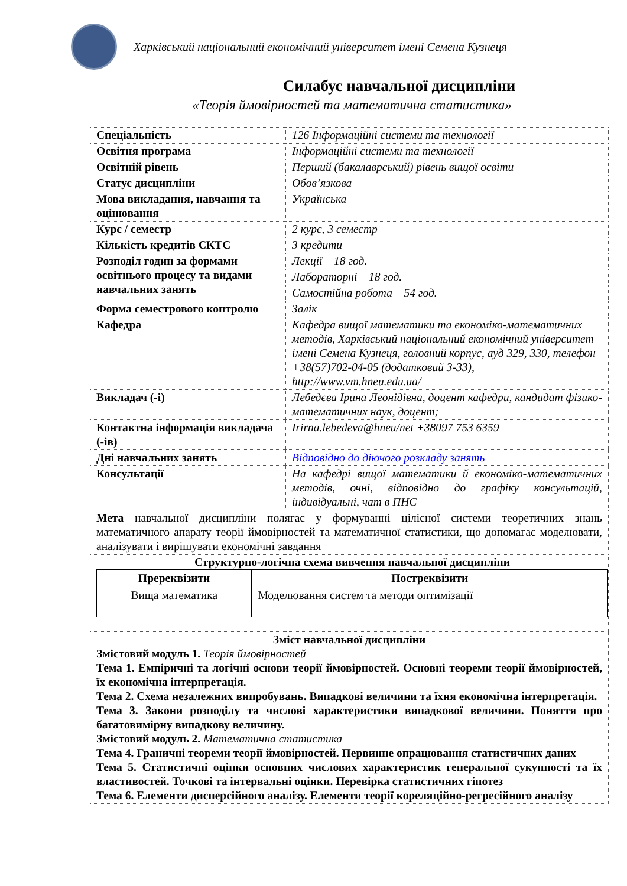Харківський національний економічний університет імені Семена Кузнеця
Силабус навчальної дисципліни
«Теорія ймовірностей та математична статистика»
| Спеціальність | 126 Інформаційні системи та технології |
| Освітня програма | Інформаційні системи та технології |
| Освітній рівень | Перший (бакалаврський) рівень вищої освіти |
| Статус дисципліни | Обов’язкова |
| Мова викладання, навчання та оцінювання | Українська |
| Курс / семестр | 2 курс, 3 семестр |
| Кількість кредитів ЄКТС | 3 кредити |
| Розподіл годин за формами освітнього процесу та видами навчальних занять | Лекції – 18 год. |
| | Лабораторні – 18 год. |
| | Самостійна робота – 54 год. |
| Форма семестрового контролю | Залік |
| Кафедра | Кафедра вищої математики та економіко-математичних методів, Харківський національний економічний університет імені Семена Кузнеця, головний корпус, ауд 329, 330, телефон +38(57)702-04-05 (додатковий 3-33), http://www.vm.hneu.edu.ua/ |
| Викладач (-і) | Лебедєва Ірина Леонідівна, доцент кафедри, кандидат фізико-математичних наук, доцент; |
| Контактна інформація викладача (-ів) | Irirna.lebedeva@hneu/net +38097 753 6359 |
| Дні навчальних занять | Відповідно до діючого розкладу занять |
| Консультації | На кафедрі вищої математики й економіко-математичних методів, очні, відповідно до графіку консультацій, індивідуальні, чат в ПНС |
| Мета навчальної дисципліни полягає у формуванні цілісної системи теоретичних знань математичного апарату теорії ймовірностей та математичної статистики, що допомагає моделювати, аналізувати і вирішувати економічні завдання | |
| Структурно-логічна схема вивчення навчальної дисципліни / Пререквізити / Постреквізити / / --- / --- / / Вища математика / Моделювання систем та методи оптимізації / | |
| Зміст навчальної дисципліни Змістовий модуль 1. Теорія ймовірностей Тема 1. Емпіричні та логічні основи теорії ймовірностей. Основні теореми теорії ймовірностей, їх економічна інтерпретація. Тема 2. Схема незалежних випробувань. Випадкові величини та їхня економічна інтерпретація. Тема 3. Закони розподілу та числові характеристики випадкової величини. Поняття про багатовимірну випадкову величину. Змістовий модуль 2. Математична статистика Тема 4. Граничні теореми теорії ймовірностей. Первинне опрацювання статистичних даних Тема 5. Статистичні оцінки основних числових характеристик генеральної сукупності та їх властивостей. Точкові та інтервальні оцінки. Перевірка статистичних гіпотез Тема 6. Елементи дисперсійного аналізу. Елементи теорії кореляційно-регресійного аналізу | |